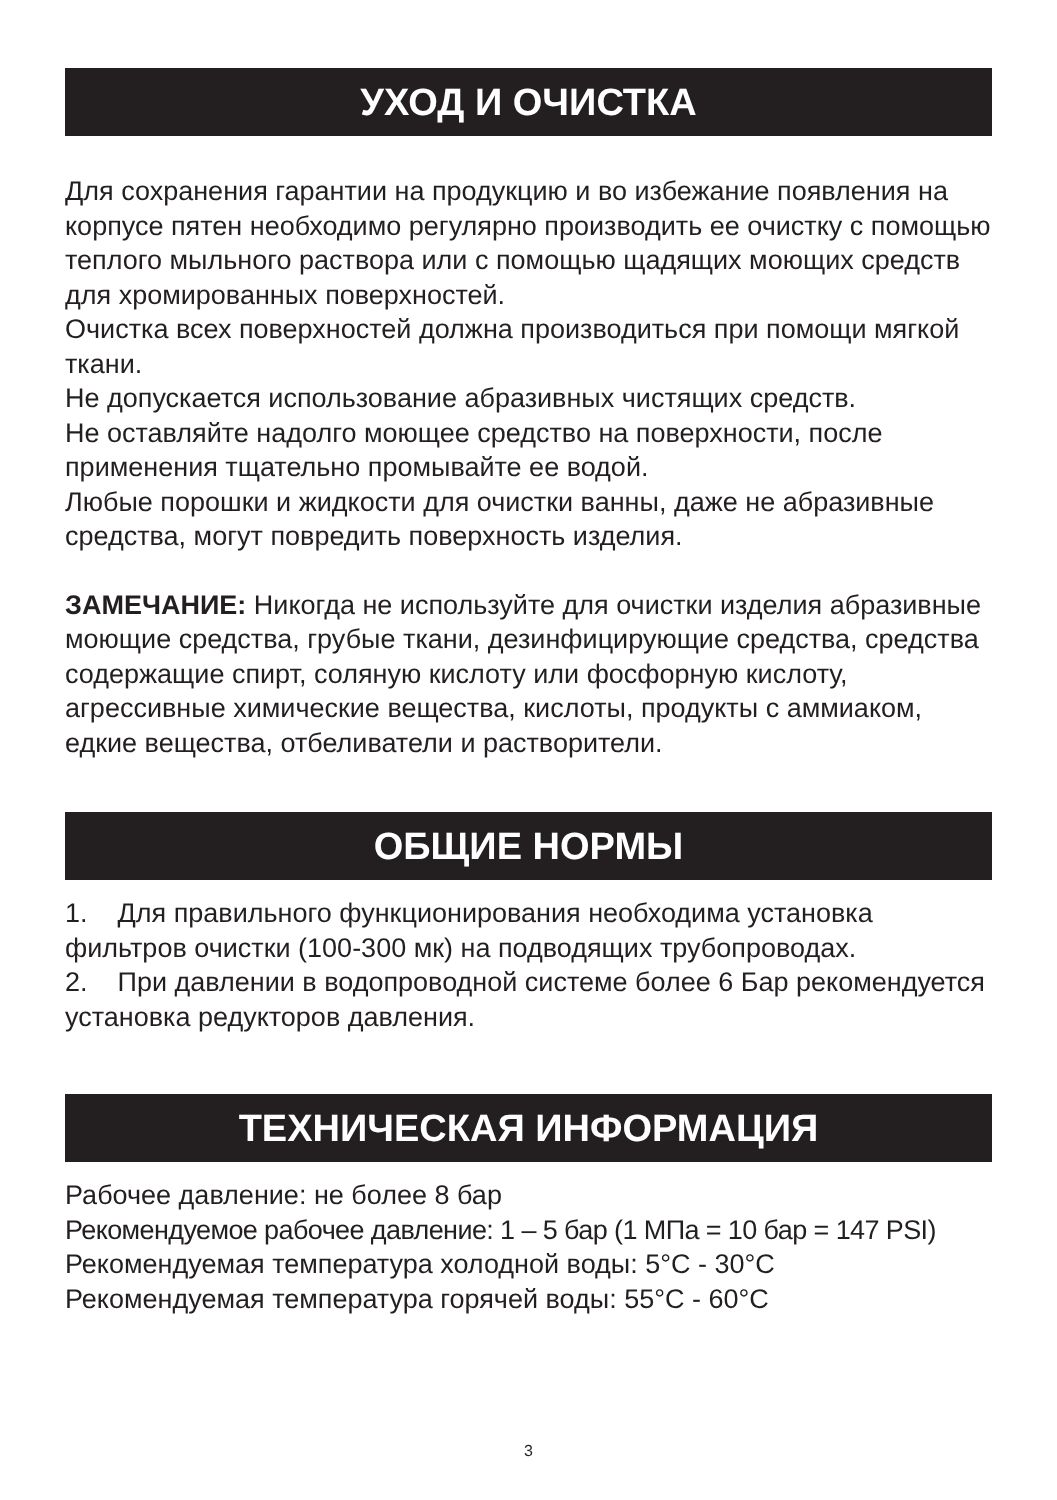УХОД И ОЧИСТКА
Для сохранения гарантии на продукцию и во избежание появления на корпусе пятен необходимо регулярно производить ее очистку с помощью теплого мыльного раствора или с помощью щадящих моющих средств для хромированных поверхностей.
Очистка всех поверхностей должна производиться при помощи мягкой ткани.
Не допускается использование абразивных чистящих средств.
Не оставляйте надолго моющее средство на поверхности, после применения тщательно промывайте ее водой.
Любые порошки и жидкости для очистки ванны, даже не абразивные средства, могут повредить поверхность изделия.
ЗАМЕЧАНИЕ: Никогда не используйте для очистки изделия абразивные моющие средства, грубые ткани, дезинфицирующие средства, средства содержащие спирт, соляную кислоту или фосфорную кислоту, агрессивные химические вещества, кислоты, продукты с аммиаком, едкие вещества, отбеливатели и растворители.
ОБЩИЕ НОРМЫ
1. Для правильного функционирования необходима установка фильтров очистки (100-300 мк) на подводящих трубопроводах.
2. При давлении в водопроводной системе более 6 Бар рекомендуется установка редукторов давления.
ТЕХНИЧЕСКАЯ ИНФОРМАЦИЯ
Рабочее давление: не более 8 бар
Рекомендуемое рабочее давление: 1 – 5 бар (1 МПа = 10 бар = 147 PSI)
Рекомендуемая температура холодной воды: 5°C - 30°C
Рекомендуемая температура горячей воды: 55°C - 60°C
3